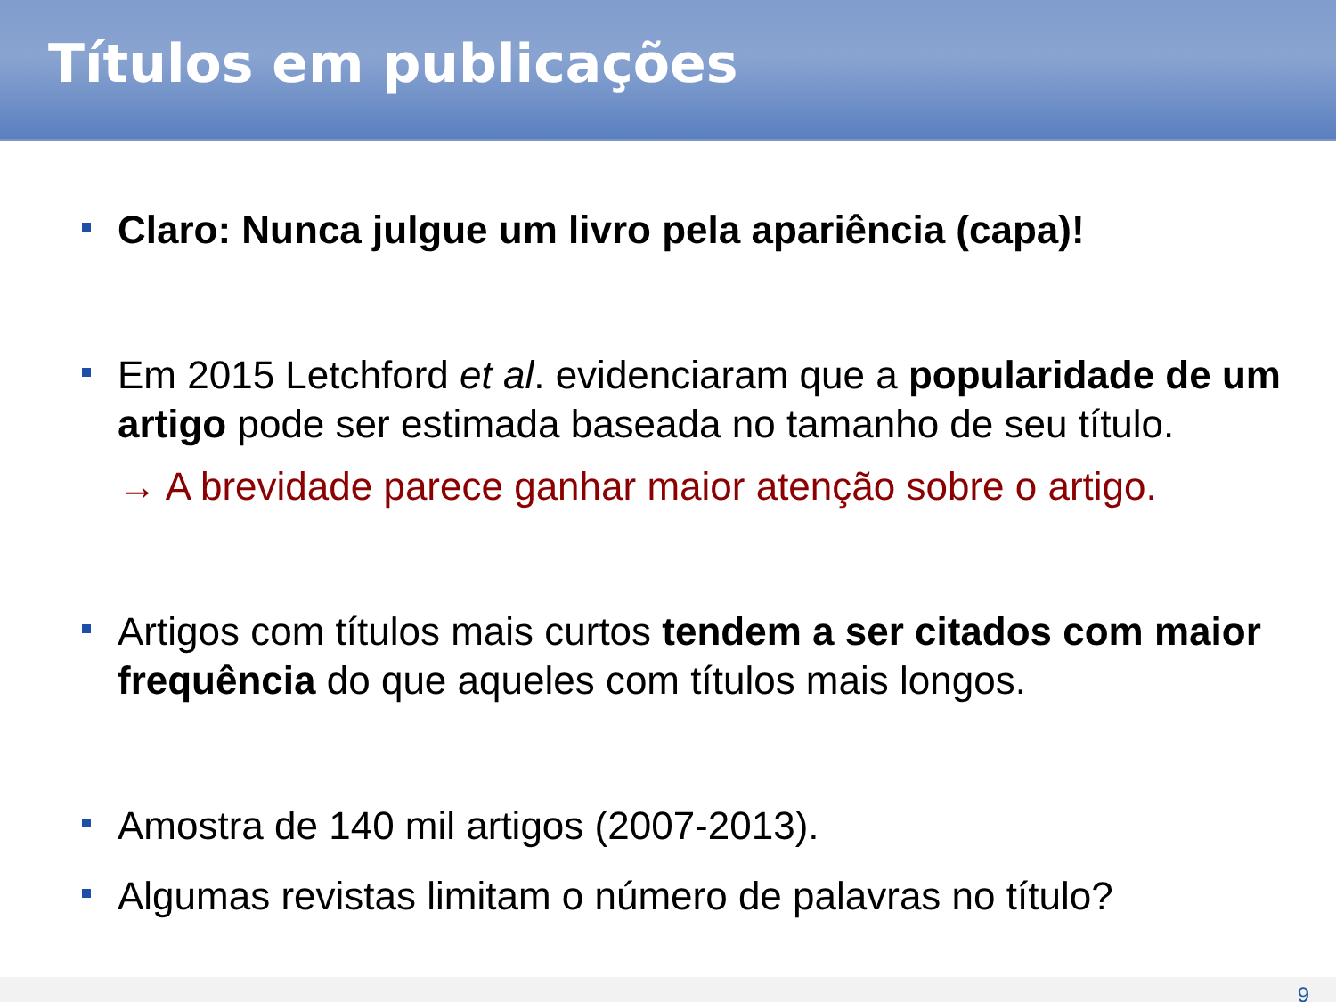Títulos em publicações
Claro: Nunca julgue um livro pela apariência (capa)!
Em 2015 Letchford et al. evidenciaram que a popularidade de um artigo pode ser estimada baseada no tamanho de seu título.
→ A brevidade parece ganhar maior atenção sobre o artigo.
Artigos com títulos mais curtos tendem a ser citados com maior frequência do que aqueles com títulos mais longos.
Amostra de 140 mil artigos (2007-2013).
Algumas revistas limitam o número de palavras no título?
9